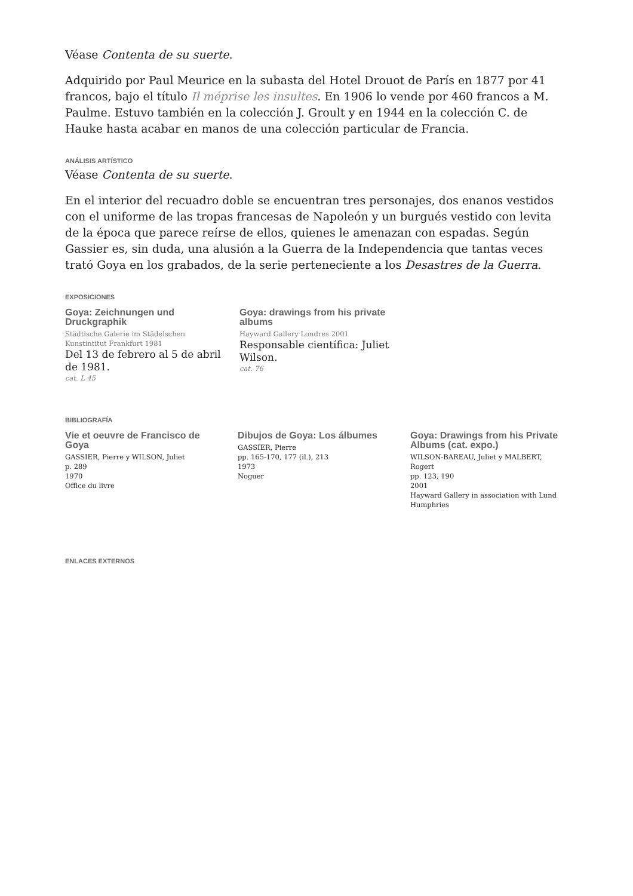Véase Contenta de su suerte.
Adquirido por Paul Meurice en la subasta del Hotel Drouot de París en 1877 por 41 francos, bajo el título Il méprise les insultes. En 1906 lo vende por 460 francos a M. Paulme. Estuvo también en la colección J. Groult y en 1944 en la colección C. de Hauke hasta acabar en manos de una colección particular de Francia.
ANÁLISIS ARTÍSTICO
Véase Contenta de su suerte.
En el interior del recuadro doble se encuentran tres personajes, dos enanos vestidos con el uniforme de las tropas francesas de Napoleón y un burgués vestido con levita de la época que parece reírse de ellos, quienes le amenazan con espadas. Según Gassier es, sin duda, una alusión a la Guerra de la Independencia que tantas veces trató Goya en los grabados, de la serie perteneciente a los Desastres de la Guerra.
EXPOSICIONES
Goya: Zeichnungen und Druckgraphik
Städtische Galerie im Städelschen Kunstintitut Frankfurt 1981
Del 13 de febrero al 5 de abril de 1981.
cat. L 45
Goya: drawings from his private albums
Hayward Gallery Londres 2001
Responsable científica: Juliet Wilson.
cat. 76
BIBLIOGRAFÍA
Vie et oeuvre de Francisco de Goya
GASSIER, Pierre y WILSON, Juliet
p. 289
1970
Office du livre
Dibujos de Goya: Los álbumes
GASSIER, Pierre
pp. 165-170, 177 (il.), 213
1973
Noguer
Goya: Drawings from his Private Albums (cat. expo.)
WILSON-BAREAU, Juliet y MALBERT, Rogert
pp. 123, 190
2001
Hayward Gallery in association with Lund Humphries
ENLACES EXTERNOS